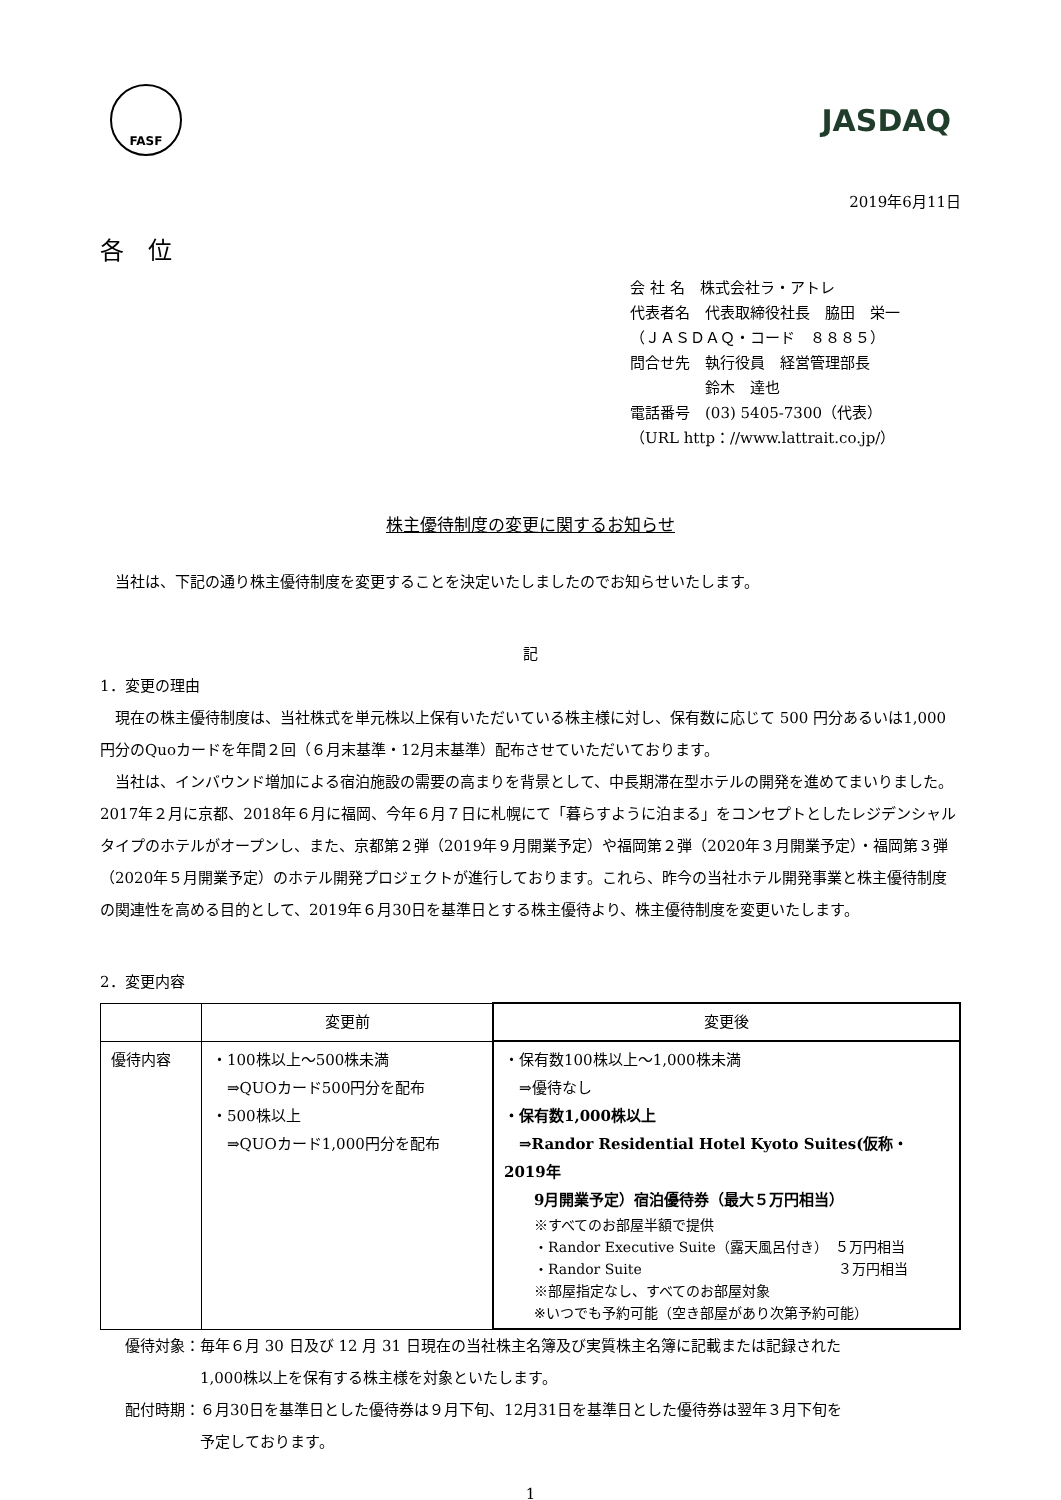FASF
JASDAQ
2019年6月11日
各　位
会 社 名　株式会社ラ・アトレ
代表者名　代表取締役社長　脇田　栄一
（ＪＡＳＤＡＱ・コード　８８８５）
問合せ先　執行役員　経営管理部長
　　　　　鈴木　達也
電話番号　(03) 5405-7300（代表）
（URL http：//www.lattrait.co.jp/）
株主優待制度の変更に関するお知らせ
　当社は、下記の通り株主優待制度を変更することを決定いたしましたのでお知らせいたします。
記
1．変更の理由
　現在の株主優待制度は、当社株式を単元株以上保有いただいている株主様に対し、保有数に応じて 500 円分あるいは1,000円分のQuoカードを年間２回（６月末基準・12月末基準）配布させていただいております。
　当社は、インバウンド増加による宿泊施設の需要の高まりを背景として、中長期滞在型ホテルの開発を進めてまいりました。2017年２月に京都、2018年６月に福岡、今年６月７日に札幌にて「暮らすように泊まる」をコンセプトとしたレジデンシャルタイプのホテルがオープンし、また、京都第２弾（2019年９月開業予定）や福岡第２弾（2020年３月開業予定）・福岡第３弾（2020年５月開業予定）のホテル開発プロジェクトが進行しております。これら、昨今の当社ホテル開発事業と株主優待制度の関連性を高める目的として、2019年６月30日を基準日とする株主優待より、株主優待制度を変更いたします。
2．変更内容
| | 変更前 | 変更後 |
| --- | --- | --- |
| 優待内容 | ・100株以上～500株未満 ⇒QUOカード500円分を配布 ・500株以上 ⇒QUOカード1,000円分を配布 | ・保有数100株以上～1,000株未満 ⇒優待なし ・保有数1,000株以上 ⇒Randor Residential Hotel Kyoto Suites(仮称・2019年 9月開業予定）宿泊優待券（最大５万円相当） ※すべてのお部屋半額で提供 ・Randor Executive Suite（露天風呂付き） ５万円相当 ・Randor Suite ３万円相当 ※部屋指定なし、すべてのお部屋対象 ※いつでも予約可能（空き部屋があり次第予約可能） |
優待対象：毎年６月 30 日及び 12 月 31 日現在の当社株主名簿及び実質株主名簿に記載または記録された
　　　　　1,000株以上を保有する株主様を対象といたします。
配付時期：６月30日を基準日とした優待券は９月下旬、12月31日を基準日とした優待券は翌年３月下旬を
　　　　　予定しております。
1